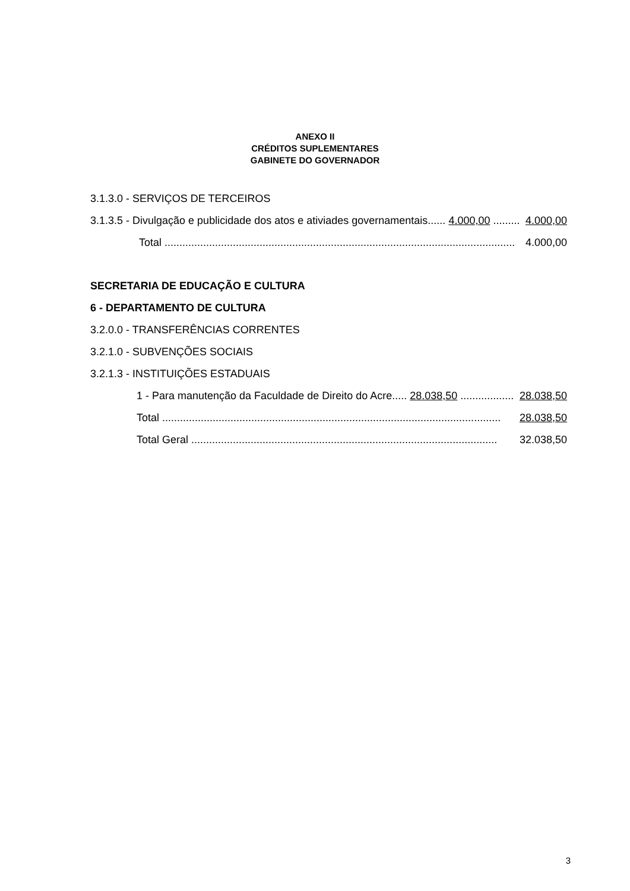ANEXO II
CRÉDITOS SUPLEMENTARES
GABINETE DO GOVERNADOR
3.1.3.0 - SERVIÇOS DE TERCEIROS
3.1.3.5 - Divulgação e publicidade dos atos e ativiades governamentais...... 4.000,00 ......... 4.000,00
Total ...................................................................................................................... 4.000,00
SECRETARIA DE EDUCAÇÃO E CULTURA
6 - DEPARTAMENTO DE CULTURA
3.2.0.0 - TRANSFERÊNCIAS CORRENTES
3.2.1.0 - SUBVENÇÕES SOCIAIS
3.2.1.3 - INSTITUIÇÕES ESTADUAIS
1 - Para manutenção da Faculdade de Direito do Acre..... 28.038,50 .................. 28.038,50
Total .................................................................................................................. 28.038,50
Total Geral ....................................................................................................... 32.038,50
3